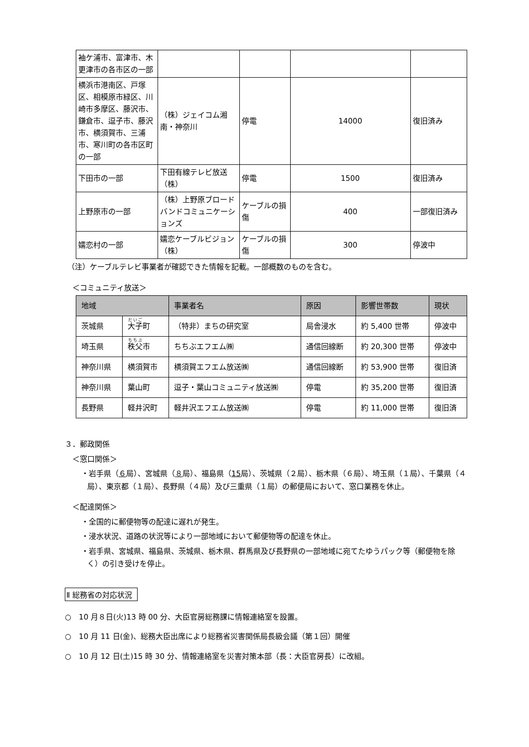| 袖ケ浦市、富津市、木更津市の各市区の一部 | | | | |
| 横浜市港南区、戸塚区、相模原市緑区、川崎市多摩区、藤沢市、鎌倉市、逗子市、藤沢市、横須賀市、三浦市、寒川町の各市区町の一部 | （株）ジェイコム湘南・神奈川 | 停電 | 14000 | 復旧済み |
| 下田市の一部 | 下田有線テレビ放送（株） | 停電 | 1500 | 復旧済み |
| 上野原市の一部 | （株）上野原ブロードバンドコミュニケーションズ | ケーブルの損傷 | 400 | 一部復旧済み |
| 嬬恋村の一部 | 嬬恋ケーブルビジョン（株） | ケーブルの損傷 | 300 | 停波中 |
（注）ケーブルテレビ事業者が確認できた情報を記載。一部概数のものを含む。
＜コミュニティ放送＞
| 地域 | | 事業者名 | 原因 | 影響世帯数 | 現状 |
| --- | --- | --- | --- | --- | --- |
| 茨城県 | 大子 町 | （特非）まちの研究室 | 局舎浸水 | 約 5,400 世帯 | 停波中 |
| 埼玉県 | 秩父 市 | ちちぶエフエム㈱ | 通信回線断 | 約 20,300 世帯 | 停波中 |
| 神奈川県 | 横須賀市 | 横須賀エフエム放送㈱ | 通信回線断 | 約 53,900 世帯 | 復旧済 |
| 神奈川県 | 葉山町 | 逗子・葉山コミュニティ放送㈱ | 停電 | 約 35,200 世帯 | 復旧済 |
| 長野県 | 軽井沢町 | 軽井沢エフエム放送㈱ | 停電 | 約 11,000 世帯 | 復旧済 |
３．郵政関係
＜窓口関係＞
・岩手県（６局）、宮城県（８局）、福島県（15局）、茨城県（２局）、栃木県（６局）、埼玉県（１局）、千葉県（４局）、東京都（１局）、長野県（４局）及び三重県（１局）の郵便局において、窓口業務を休止。
＜配達関係＞
・全国的に郵便物等の配達に遅れが発生。
・浸水状況、道路の状況等により一部地域において郵便物等の配達を休止。
・岩手県、宮城県、福島県、茨城県、栃木県、群馬県及び長野県の一部地域に宛てたゆうパック等（郵便物を除く）の引き受けを停止。
Ⅱ 総務省の対応状況
○　10 月８日(火)13 時 00 分、大臣官房総務課に情報連絡室を設置。
○　10 月 11 日(金)、総務大臣出席により総務省災害関係局長級会議（第１回）開催
○　10 月 12 日(土)15 時 30 分、情報連絡室を災害対策本部（長：大臣官房長）に改組。